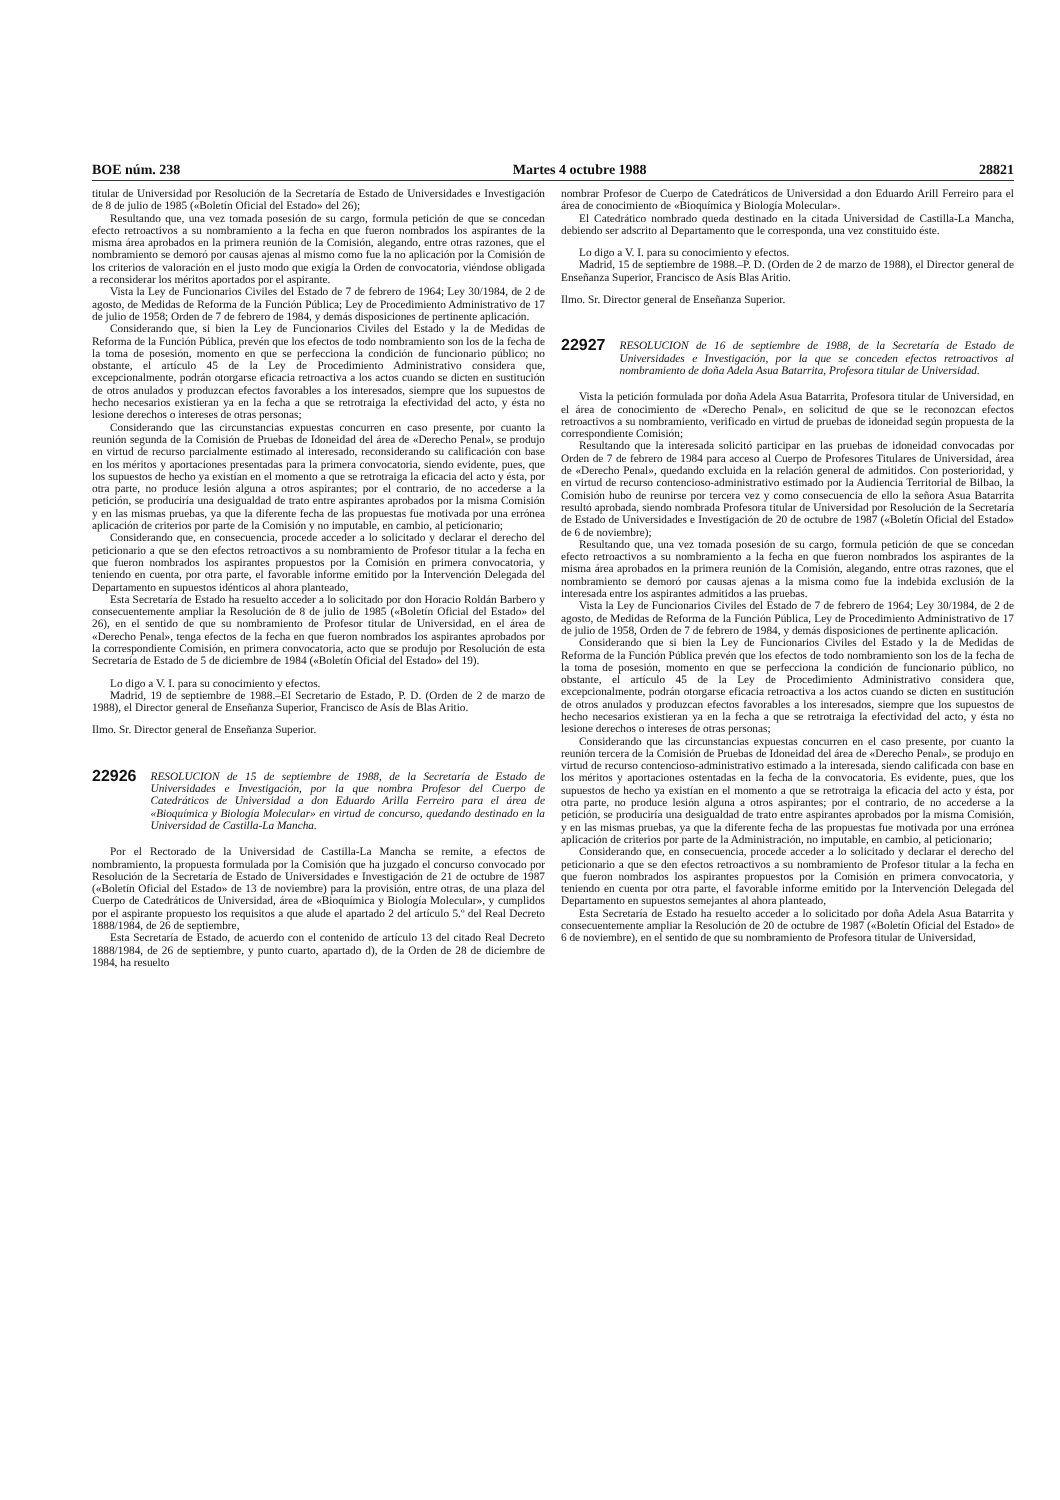BOE núm. 238 Martes 4 octubre 1988 28821
titular de Universidad por Resolución de la Secretaría de Estado de Universidades e Investigación de 8 de julio de 1985 («Boletín Oficial del Estado» del 26);
Resultando que, una vez tomada posesión de su cargo, formula petición de que se concedan efecto retroactivos a su nombramiento a la fecha en que fueron nombrados los aspirantes de la misma área aprobados en la primera reunión de la Comisión, alegando, entre otras razones, que el nombramiento se demoró por causas ajenas al mismo como fue la no aplicación por la Comisión de los criterios de valoración en el justo modo que exigía la Orden de convocatoria, viéndose obligada a reconsiderar los méritos aportados por el aspirante.
Vista la Ley de Funcionarios Civiles del Estado de 7 de febrero de 1964; Ley 30/1984, de 2 de agosto, de Medidas de Reforma de la Función Pública; Ley de Procedimiento Administrativo de 17 de julio de 1958; Orden de 7 de febrero de 1984, y demás disposiciones de pertinente aplicación.
Considerando que, si bien la Ley de Funcionarios Civiles del Estado y la de Medidas de Reforma de la Función Pública, prevén que los efectos de todo nombramiento son los de la fecha de la toma de posesión, momento en que se perfecciona la condición de funcionario público; no obstante, el artículo 45 de la Ley de Procedimiento Administrativo considera que, excepcionalmente, podrán otorgarse eficacia retroactiva a los actos cuando se dicten en sustitución de otros anulados y produzcan efectos favorables a los interesados, siempre que los supuestos de hecho necesarios existieran ya en la fecha a que se retrotraiga la efectividad del acto, y ésta no lesione derechos o intereses de otras personas;
Considerando que las circunstancias expuestas concurren en caso presente, por cuanto la reunión segunda de la Comisión de Pruebas de Idoneidad del área de «Derecho Penal», se produjo en virtud de recurso parcialmente estimado al interesado, reconsiderando su calificación con base en los méritos y aportaciones presentadas para la primera convocatoria, siendo evidente, pues, que los supuestos de hecho ya existían en el momento a que se retrotraiga la eficacia del acto y ésta, por otra parte, no produce lesión alguna a otros aspirantes; por el contrario, de no accederse a la petición, se produciría una desigualdad de trato entre aspirantes aprobados por la misma Comisión y en las mismas pruebas, ya que la diferente fecha de las propuestas fue motivada por una errónea aplicación de criterios por parte de la Comisión y no imputable, en cambio, al peticionario;
Considerando que, en consecuencia, procede acceder a lo solicitado y declarar el derecho del peticionario a que se den efectos retroactivos a su nombramiento de Profesor titular a la fecha en que fueron nombrados los aspirantes propuestos por la Comisión en primera convocatoria, y teniendo en cuenta, por otra parte, el favorable informe emitido por la Intervención Delegada del Departamento en supuestos idénticos al ahora planteado,
Esta Secretaría de Estado ha resuelto acceder a lo solicitado por don Horacio Roldán Barbero y consecuentemente ampliar la Resolución de 8 de julio de 1985 («Boletín Oficial del Estado» del 26), en el sentido de que su nombramiento de Profesor titular de Universidad, en el área de «Derecho Penal», tenga efectos de la fecha en que fueron nombrados los aspirantes aprobados por la correspondiente Comisión, en primera convocatoria, acto que se produjo por Resolución de esta Secretaría de Estado de 5 de diciembre de 1984 («Boletín Oficial del Estado» del 19).
Lo digo a V. I. para su conocimiento y efectos.
Madrid, 19 de septiembre de 1988.–El Secretario de Estado, P. D. (Orden de 2 de marzo de 1988), el Director general de Enseñanza Superior, Francisco de Asís de Blas Aritio.
Ilmo. Sr. Director general de Enseñanza Superior.
22926 RESOLUCION de 15 de septiembre de 1988, de la Secretaría de Estado de Universidades e Investigación, por la que nombra Profesor del Cuerpo de Catedráticos de Universidad a don Eduardo Arilla Ferreiro para el área de «Bioquímica y Biología Molecular» en virtud de concurso, quedando destinado en la Universidad de Castilla-La Mancha.
Por el Rectorado de la Universidad de Castilla-La Mancha se remite, a efectos de nombramiento, la propuesta formulada por la Comisión que ha juzgado el concurso convocado por Resolución de la Secretaría de Estado de Universidades e Investigación de 21 de octubre de 1987 («Boletín Oficial del Estado» de 13 de noviembre) para la provisión, entre otras, de una plaza del Cuerpo de Catedráticos de Universidad, área de «Bioquímica y Biología Molecular», y cumplidos por el aspirante propuesto los requisitos a que alude el apartado 2 del artículo 5.º del Real Decreto 1888/1984, de 26 de septiembre,
Esta Secretaría de Estado, de acuerdo con el contenido de artículo 13 del citado Real Decreto 1888/1984, de 26 de septiembre, y punto cuarto, apartado d), de la Orden de 28 de diciembre de 1984, ha resuelto
nombrar Profesor de Cuerpo de Catedráticos de Universidad a don Eduardo Arill Ferreiro para el área de conocimiento de «Bioquímica y Biología Molecular».
El Catedrático nombrado queda destinado en la citada Universidad de Castilla-La Mancha, debiendo ser adscrito al Departamento que le corresponda, una vez constituido éste.
Lo digo a V. I. para su conocimiento y efectos.
Madrid, 15 de septiembre de 1988.–P. D. (Orden de 2 de marzo de 1988), el Director general de Enseñanza Superior, Francisco de Asís Blas Aritio.
Ilmo. Sr. Director general de Enseñanza Superior.
22927 RESOLUCION de 16 de septiembre de 1988, de la Secretaría de Estado de Universidades e Investigación, por la que se conceden efectos retroactivos al nombramiento de doña Adela Asua Batarrita, Profesora titular de Universidad.
Vista la petición formulada por doña Adela Asua Batarrita, Profesora titular de Universidad, en el área de conocimiento de «Derecho Penal», en solicitud de que se le reconozcan efectos retroactivos a su nombramiento, verificado en virtud de pruebas de idoneidad según propuesta de la correspondiente Comisión;
Resultando que la interesada solicitó participar en las pruebas de idoneidad convocadas por Orden de 7 de febrero de 1984 para acceso al Cuerpo de Profesores Titulares de Universidad, área de «Derecho Penal», quedando excluida en la relación general de admitidos. Con posterioridad, y en virtud de recurso contencioso-administrativo estimado por la Audiencia Territorial de Bilbao, la Comisión hubo de reunirse por tercera vez y como consecuencia de ello la señora Asua Batarrita resultó aprobada, siendo nombrada Profesora titular de Universidad por Resolución de la Secretaría de Estado de Universidades e Investigación de 20 de octubre de 1987 («Boletín Oficial del Estado» de 6 de noviembre);
Resultando que, una vez tomada posesión de su cargo, formula petición de que se concedan efecto retroactivos a su nombramiento a la fecha en que fueron nombrados los aspirantes de la misma área aprobados en la primera reunión de la Comisión, alegando, entre otras razones, que el nombramiento se demoró por causas ajenas a la misma como fue la indebida exclusión de la interesada entre los aspirantes admitidos a las pruebas.
Vista la Ley de Funcionarios Civiles del Estado de 7 de febrero de 1964; Ley 30/1984, de 2 de agosto, de Medidas de Reforma de la Función Pública, Ley de Procedimiento Administrativo de 17 de julio de 1958, Orden de 7 de febrero de 1984, y demás disposiciones de pertinente aplicación.
Considerando que si bien la Ley de Funcionarios Civiles del Estado y la de Medidas de Reforma de la Función Pública prevén que los efectos de todo nombramiento son los de la fecha de la toma de posesión, momento en que se perfecciona la condición de funcionario público, no obstante, el artículo 45 de la Ley de Procedimiento Administrativo considera que, excepcionalmente, podrán otorgarse eficacia retroactiva a los actos cuando se dicten en sustitución de otros anulados y produzcan efectos favorables a los interesados, siempre que los supuestos de hecho necesarios existieran ya en la fecha a que se retrotraiga la efectividad del acto, y ésta no lesione derechos o intereses de otras personas;
Considerando que las circunstancias expuestas concurren en el caso presente, por cuanto la reunión tercera de la Comisión de Pruebas de Idoneidad del área de «Derecho Penal», se produjo en virtud de recurso contencioso-administrativo estimado a la interesada, siendo calificada con base en los méritos y aportaciones ostentadas en la fecha de la convocatoria. Es evidente, pues, que los supuestos de hecho ya existían en el momento a que se retrotraiga la eficacia del acto y ésta, por otra parte, no produce lesión alguna a otros aspirantes; por el contrario, de no accederse a la petición, se produciría una desigualdad de trato entre aspirantes aprobados por la misma Comisión, y en las mismas pruebas, ya que la diferente fecha de las propuestas fue motivada por una errónea aplicación de criterios por parte de la Administración, no imputable, en cambio, al peticionario;
Considerando que, en consecuencia, procede acceder a lo solicitado y declarar el derecho del peticionario a que se den efectos retroactivos a su nombramiento de Profesor titular a la fecha en que fueron nombrados los aspirantes propuestos por la Comisión en primera convocatoria, y teniendo en cuenta por otra parte, el favorable informe emitido por la Intervención Delegada del Departamento en supuestos semejantes al ahora planteado,
Esta Secretaría de Estado ha resuelto acceder a lo solicitado por doña Adela Asua Batarrita y consecuentemente ampliar la Resolución de 20 de octubre de 1987 («Boletín Oficial del Estado» de 6 de noviembre), en el sentido de que su nombramiento de Profesora titular de Universidad,